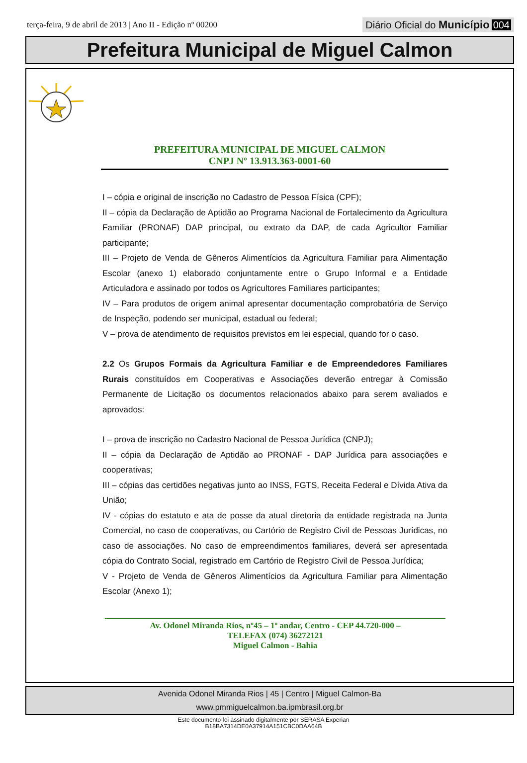terça-feira, 9 de abril de 2013 | Ano II - Edição nº 00200
Diário Oficial do Município 004
Prefeitura Municipal de Miguel Calmon
PREFEITURA MUNICIPAL DE MIGUEL CALMON
CNPJ Nº 13.913.363-0001-60
I – cópia e original de inscrição no Cadastro de Pessoa Física (CPF);
II – cópia da Declaração de Aptidão ao Programa Nacional de Fortalecimento da Agricultura Familiar (PRONAF) DAP principal, ou extrato da DAP, de cada Agricultor Familiar participante;
III – Projeto de Venda de Gêneros Alimentícios da Agricultura Familiar para Alimentação Escolar (anexo 1) elaborado conjuntamente entre o Grupo Informal e a Entidade Articuladora e assinado por todos os Agricultores Familiares participantes;
IV – Para produtos de origem animal apresentar documentação comprobatória de Serviço de Inspeção, podendo ser municipal, estadual ou federal;
V – prova de atendimento de requisitos previstos em lei especial, quando for o caso.
2.2 Os Grupos Formais da Agricultura Familiar e de Empreendedores Familiares Rurais constituídos em Cooperativas e Associações deverão entregar à Comissão Permanente de Licitação os documentos relacionados abaixo para serem avaliados e aprovados:
I – prova de inscrição no Cadastro Nacional de Pessoa Jurídica (CNPJ);
II – cópia da Declaração de Aptidão ao PRONAF - DAP Jurídica para associações e cooperativas;
III – cópias das certidões negativas junto ao INSS, FGTS, Receita Federal e Dívida Ativa da União;
IV - cópias do estatuto e ata de posse da atual diretoria da entidade registrada na Junta Comercial, no caso de cooperativas, ou Cartório de Registro Civil de Pessoas Jurídicas, no caso de associações. No caso de empreendimentos familiares, deverá ser apresentada cópia do Contrato Social, registrado em Cartório de Registro Civil de Pessoa Jurídica;
V - Projeto de Venda de Gêneros Alimentícios da Agricultura Familiar para Alimentação Escolar (Anexo 1);
Av. Odonel Miranda Rios, nº45 – 1º andar, Centro - CEP 44.720-000 –
TELEFAX (074) 36272121
Miguel Calmon - Bahia
Avenida Odonel Miranda Rios | 45 | Centro | Miguel Calmon-Ba
www.pmmiguelcalmon.ba.ipmbrasil.org.br
Este documento foi assinado digitalmente por SERASA Experian
B18BA7314DE0A37914A151CBC0DAA64B